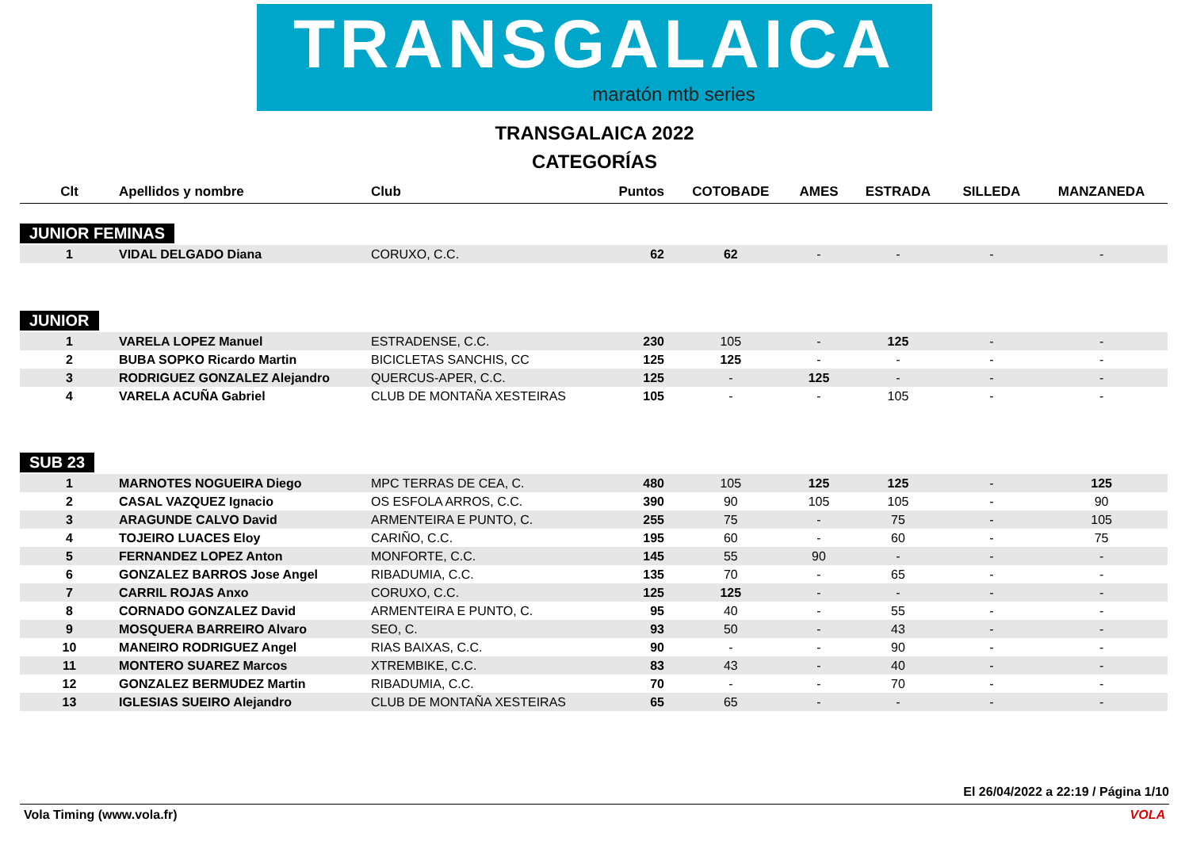TRANSGALAICA
maratón mtb series
TRANSGALAICA 2022
CATEGORÍAS
| Clt | Apellidos y nombre | Club | Puntos | COTOBADE | AMES | ESTRADA | SILLEDA | MANZANEDA |
| --- | --- | --- | --- | --- | --- | --- | --- | --- |
| JUNIOR FEMINAS | | | | | | | | |
| 1 | VIDAL DELGADO Diana | CORUXO, C.C. | 62 | 62 | - | - | - | - |
| JUNIOR | | | | | | | | |
| 1 | VARELA LOPEZ Manuel | ESTRADENSE, C.C. | 230 | 105 | - | 125 | - | - |
| 2 | BUBA SOPKO Ricardo Martin | BICICLETAS SANCHIS, CC | 125 | 125 | - | - | - | - |
| 3 | RODRIGUEZ GONZALEZ Alejandro | QUERCUS-APER, C.C. | 125 | - | 125 | - | - | - |
| 4 | VARELA ACUÑA Gabriel | CLUB DE MONTAÑA XESTEIRAS | 105 | - | - | 105 | - | - |
| SUB 23 | | | | | | | | |
| 1 | MARNOTES NOGUEIRA Diego | MPC TERRAS DE CEA, C. | 480 | 105 | 125 | 125 | - | 125 |
| 2 | CASAL VAZQUEZ Ignacio | OS ESFOLA ARROS, C.C. | 390 | 90 | 105 | 105 | - | 90 |
| 3 | ARAGUNDE CALVO David | ARMENTEIRA E PUNTO, C. | 255 | 75 | - | 75 | - | 105 |
| 4 | TOJEIRO LUACES Eloy | CARIÑO, C.C. | 195 | 60 | - | 60 | - | 75 |
| 5 | FERNANDEZ LOPEZ Anton | MONFORTE, C.C. | 145 | 55 | 90 | - | - | - |
| 6 | GONZALEZ BARROS Jose Angel | RIBADUMIA, C.C. | 135 | 70 | - | 65 | - | - |
| 7 | CARRIL ROJAS Anxo | CORUXO, C.C. | 125 | 125 | - | - | - | - |
| 8 | CORNADO GONZALEZ David | ARMENTEIRA E PUNTO, C. | 95 | 40 | - | 55 | - | - |
| 9 | MOSQUERA BARREIRO Alvaro | SEO, C. | 93 | 50 | - | 43 | - | - |
| 10 | MANEIRO RODRIGUEZ Angel | RIAS BAIXAS, C.C. | 90 | - | - | 90 | - | - |
| 11 | MONTERO SUAREZ Marcos | XTREMBIKE, C.C. | 83 | 43 | - | 40 | - | - |
| 12 | GONZALEZ BERMUDEZ Martin | RIBADUMIA, C.C. | 70 | - | - | 70 | - | - |
| 13 | IGLESIAS SUEIRO Alejandro | CLUB DE MONTAÑA XESTEIRAS | 65 | 65 | - | - | - | - |
El 26/04/2022 a 22:19 / Página 1/10
Vola Timing (www.vola.fr) VOLA